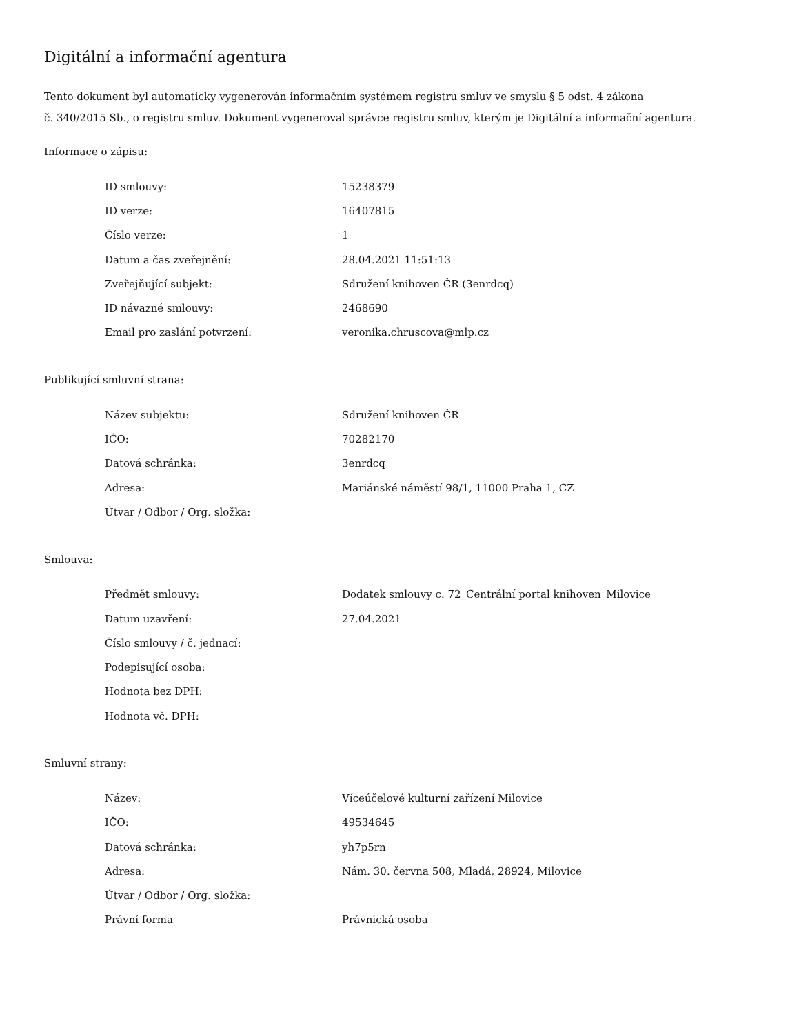Digitální a informační agentura
Tento dokument byl automaticky vygenerován informačním systémem registru smluv ve smyslu § 5 odst. 4 zákona
č. 340/2015 Sb., o registru smluv. Dokument vygeneroval správce registru smluv, kterým je Digitální a informační agentura.
Informace o zápisu:
| ID smlouvy: | 15238379 |
| ID verze: | 16407815 |
| Číslo verze: | 1 |
| Datum a čas zveřejnění: | 28.04.2021 11:51:13 |
| Zveřejňující subjekt: | Sdružení knihoven ČR (3enrdcq) |
| ID návazné smlouvy: | 2468690 |
| Email pro zaslání potvrzení: | veronika.chruscova@mlp.cz |
Publikující smluvní strana:
| Název subjektu: | Sdružení knihoven ČR |
| IČO: | 70282170 |
| Datová schránka: | 3enrdcq |
| Adresa: | Mariánské náměstí 98/1, 11000 Praha 1, CZ |
| Útvar / Odbor / Org. složka: | |
Smlouva:
| Předmět smlouvy: | Dodatek smlouvy c. 72_Centrální portal knihoven_Milovice |
| Datum uzavření: | 27.04.2021 |
| Číslo smlouvy / č. jednací: | |
| Podepisující osoba: | |
| Hodnota bez DPH: | |
| Hodnota vč. DPH: | |
Smluvní strany:
| Název: | Víceúčelové kulturní zařízení Milovice |
| IČO: | 49534645 |
| Datová schránka: | yh7p5rn |
| Adresa: | Nám. 30. června 508, Mladá, 28924, Milovice |
| Útvar / Odbor / Org. složka: | |
| Právní forma | Právnická osoba |